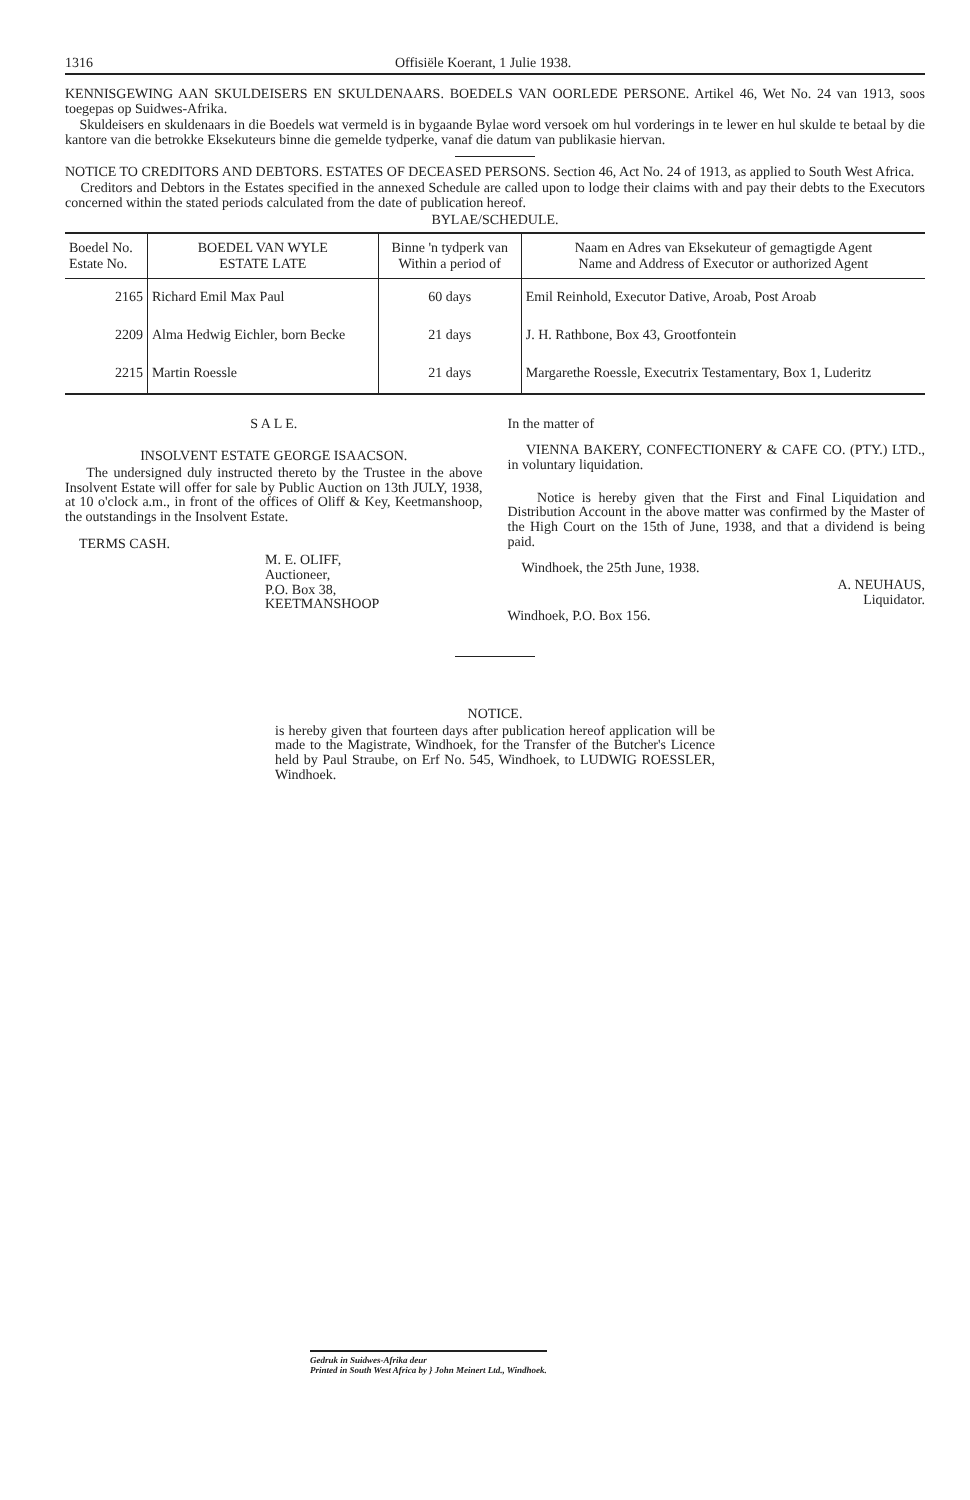1316 Offisiële Koerant, 1 Julie 1938.
KENNISGEWING AAN SKULDEISERS EN SKULDENAARS. BOEDELS VAN OORLEDE PERSONE. Artikel 46, Wet No. 24 van 1913, soos toegepas op Suidwes-Afrika.
Skuldeisers en skuldenaars in die Boedels wat vermeld is in bygaande Bylae word versoek om hul vorderings in te lewer en hul skulde te betaal by die kantore van die betrokke Eksekuteurs binne die gemelde tydperke, vanaf die datum van publikasie hiervan.
NOTICE TO CREDITORS AND DEBTORS. ESTATES OF DECEASED PERSONS. Section 46, Act No. 24 of 1913, as applied to South West Africa.
Creditors and Debtors in the Estates specified in the annexed Schedule are called upon to lodge their claims with and pay their debts to the Executors concerned within the stated periods calculated from the date of publication hereof.
BYLAE/SCHEDULE.
| Boedel No. Estate No. | BOEDEL VAN WYLE ESTATE LATE | Binne 'n tydperk van Within a period of | Naam en Adres van Eksekuteur of gemagtigde Agent Name and Address of Executor or authorized Agent |
| --- | --- | --- | --- |
| 2165 | Richard Emil Max Paul | 60 days | Emil Reinhold, Executor Dative, Aroab, Post Aroab |
| 2209 | Alma Hedwig Eichler, born Becke | 21 days | J. H. Rathbone, Box 43, Grootfontein |
| 2215 | Martin Roessle | 21 days | Margarethe Roessle, Executrix Testamentary, Box 1, Luderitz |
S A L E.
INSOLVENT ESTATE GEORGE ISAACSON.
The undersigned duly instructed thereto by the Trustee in the above Insolvent Estate will offer for sale by Public Auction on 13th JULY, 1938, at 10 o'clock a.m., in front of the offices of Oliff & Key, Keetmanshoop, the outstandings in the Insolvent Estate.
TERMS CASH.
M. E. OLIFF,
Auctioneer,
P.O. Box 38,
KEETMANSHOOP
In the matter of
VIENNA BAKERY, CONFECTIONERY & CAFE CO. (PTY.) LTD., in voluntary liquidation.
Notice is hereby given that the First and Final Liquidation and Distribution Account in the above matter was confirmed by the Master of the High Court on the 15th of June, 1938, and that a dividend is being paid.
Windhoek, the 25th June, 1938.
A. NEUHAUS,
Liquidator.
Windhoek, P.O. Box 156.
NOTICE.
is hereby given that fourteen days after publication hereof application will be made to the Magistrate, Windhoek, for the Transfer of the Butcher's Licence held by Paul Straube, on Erf No. 545, Windhoek, to LUDWIG ROESSLER, Windhoek.
Gedruk in Suidwes-Afrika deur
Printed in South West Africa by } John Meinert Ltd., Windhoek.